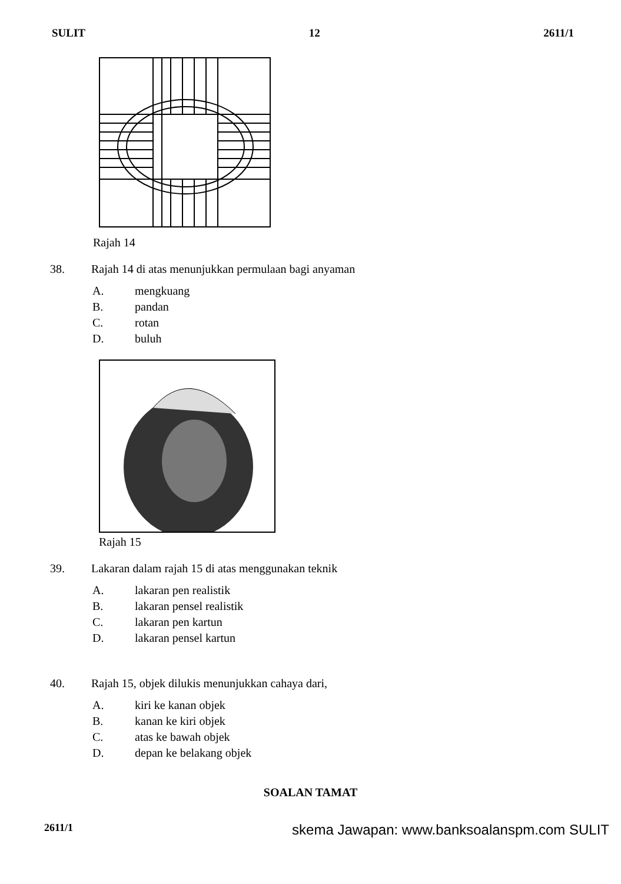SULIT 12 2611/1
Rajah 14
38. Rajah 14 di atas menunjukkan permulaan bagi anyaman
A. mengkuang
B. pandan
C. rotan
D. buluh
Rajah 15
39. Lakaran dalam rajah 15 di atas menggunakan teknik
A. lakaran pen realistik
B. lakaran pensel realistik
C. lakaran pen kartun
D. lakaran pensel kartun
40. Rajah 15, objek dilukis menunjukkan cahaya dari,
A. kiri ke kanan objek
B. kanan ke kiri objek
C. atas ke bawah objek
D. depan ke belakang objek
SOALAN TAMAT
2611/1 skema Jawapan: www.banksoalanspm.com SULIT